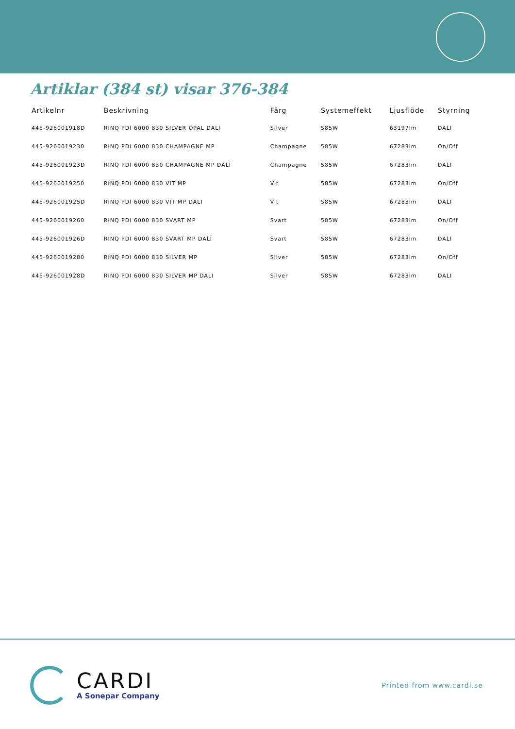Artiklar (384 st) visar 376-384
| Artikelnr | Beskrivning | Färg | Systemeffekt | Ljusflöde | Styrning |
| --- | --- | --- | --- | --- | --- |
| 445-926001918D | RINQ PDI 6000 830 SILVER OPAL DALI | Silver | 585W | 63197lm | DALI |
| 445-9260019230 | RINQ PDI 6000 830 CHAMPAGNE MP | Champagne | 585W | 67283lm | On/Off |
| 445-926001923D | RINQ PDI 6000 830 CHAMPAGNE MP DALI | Champagne | 585W | 67283lm | DALI |
| 445-9260019250 | RINQ PDI 6000 830 VIT MP | Vit | 585W | 67283lm | On/Off |
| 445-926001925D | RINQ PDI 6000 830 VIT MP DALI | Vit | 585W | 67283lm | DALI |
| 445-9260019260 | RINQ PDI 6000 830 SVART MP | Svart | 585W | 67283lm | On/Off |
| 445-926001926D | RINQ PDI 6000 830 SVART MP DALI | Svart | 585W | 67283lm | DALI |
| 445-9260019280 | RINQ PDI 6000 830 SILVER MP | Silver | 585W | 67283lm | On/Off |
| 445-926001928D | RINQ PDI 6000 830 SILVER MP DALI | Silver | 585W | 67283lm | DALI |
CARDI
A Sonepar Company
Printed from www.cardi.se